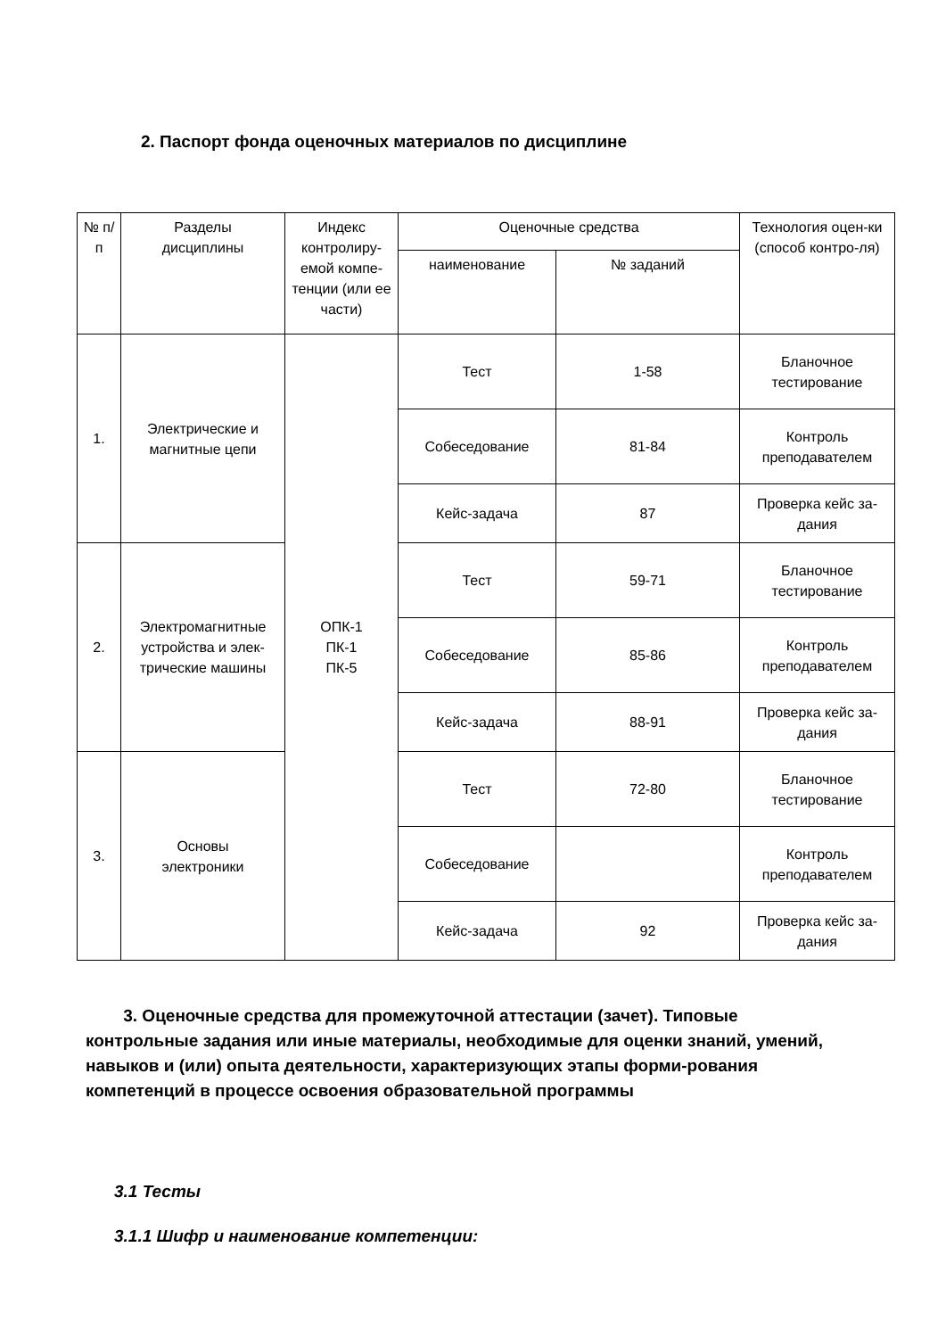2. Паспорт фонда оценочных материалов по дисциплине
| № п/п | Разделы дисциплины | Индекс контролиру-емой компе-тенции (или ее части) | Оценочные средства | | Технология оцен-ки (способ контро-ля) |
| --- | --- | --- | --- | --- | --- |
| | | | наименование | № заданий | |
| 1. | Электрические и магнитные цепи | ОПК-1 ПК-1 ПК-5 | Тест | 1-58 | Бланочное тестирование |
| | | | Собеседование | 81-84 | Контроль преподавателем |
| | | | Кейс-задача | 87 | Проверка кейс за-дания |
| 2. | Электромагнитные устройства и элек-трические машины | | Тест | 59-71 | Бланочное тестирование |
| | | | Собеседование | 85-86 | Контроль преподавателем |
| | | | Кейс-задача | 88-91 | Проверка кейс за-дания |
| 3. | Основы электроники | | Тест | 72-80 | Бланочное тестирование |
| | | | Собеседование | | Контроль преподавателем |
| | | | Кейс-задача | 92 | Проверка кейс за-дания |
3. Оценочные средства для промежуточной аттестации (зачет). Типовые контрольные задания или иные материалы, необходимые для оценки знаний, умений, навыков и (или) опыта деятельности, характеризующих этапы форми-рования компетенций в процессе освоения образовательной программы
3.1 Тесты
3.1.1 Шифр и наименование компетенции: